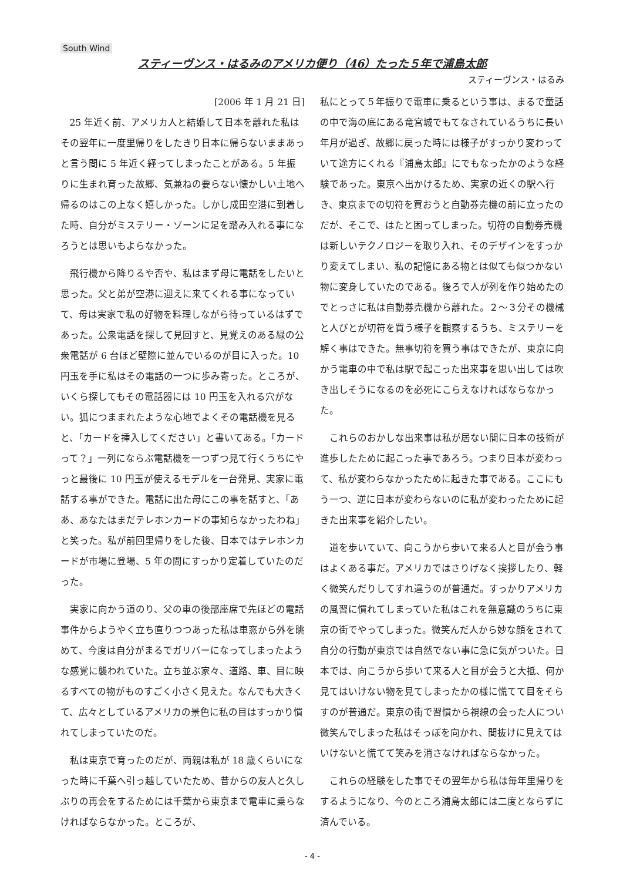South Wind
スティーヴンス・はるみのアメリカ便り（46）たった５年で浦島太郎
スティーヴンス・はるみ
[2006 年 1 月 21 日]
25 年近く前、アメリカ人と結婚して日本を離れた私はその翌年に一度里帰りをしたきり日本に帰らないままあっと言う間に 5 年近く経ってしまったことがある。5 年振りに生まれ育った故郷、気兼ねの要らない懐かしい土地へ帰るのはこの上なく嬉しかった。しかし成田空港に到着した時、自分がミステリー・ゾーンに足を踏み入れる事になろうとは思いもよらなかった。
飛行機から降りるや否や、私はまず母に電話をしたいと思った。父と弟が空港に迎えに来てくれる事になっていて、母は実家で私の好物を料理しながら待っているはずであった。公衆電話を探して見回すと、見覚えのある緑の公衆電話が 6 台ほど壁際に並んでいるのが目に入った。10 円玉を手に私はその電話の一つに歩み寄った。ところが、いくら探してもその電話器には 10 円玉を入れる穴がない。狐につままれたような心地でよくその電話機を見ると、「カードを挿入してください」と書いてある。「カードって？」一列にならぶ電話機を一つずつ見て行くうちにやっと最後に 10 円玉が使えるモデルを一台発見、実家に電話する事ができた。電話に出た母にこの事を話すと、「ああ、あなたはまだテレホンカードの事知らなかったわね」と笑った。私が前回里帰りをした後、日本ではテレホンカードが市場に登場、5 年の間にすっかり定着していたのだった。
実家に向かう道のり、父の車の後部座席で先ほどの電話事件からようやく立ち直りつつあった私は車窓から外を眺めて、今度は自分がまるでガリバーになってしまったような感覚に襲われていた。立ち並ぶ家々、道路、車、目に映るすべての物がものすごく小さく見えた。なんでも大きくて、広々としているアメリカの景色に私の目はすっかり慣れてしまっていたのだ。
私は東京で育ったのだが、両親は私が 18 歳くらいになった時に千葉へ引っ越していたため、昔からの友人と久しぶりの再会をするためには千葉から東京まで電車に乗らなければならなかった。ところが、
私にとって５年振りで電車に乗るという事は、まるで童話の中で海の底にある竜宮城でもてなされているうちに長い年月が過ぎ、故郷に戻った時には様子がすっかり変わっていて途方にくれる『浦島太郎』にでもなったかのような経験であった。東京へ出かけるため、実家の近くの駅へ行き、東京までの切符を買おうと自動券売機の前に立ったのだが、そこで、はたと困ってしまった。切符の自動券売機は新しいテクノロジーを取り入れ、そのデザインをすっかり変えてしまい、私の記憶にある物とは似ても似つかない物に変身していたのである。後ろで人が列を作り始めたのでとっさに私は自動券売機から離れた。２～３分その機械と人びとが切符を買う様子を観察するうち、ミステリーを解く事はできた。無事切符を買う事はできたが、東京に向かう電車の中で私は駅で起こった出来事を思い出しては吹き出しそうになるのを必死にこらえなければならなかった。
これらのおかしな出来事は私が居ない間に日本の技術が進歩したために起こった事であろう。つまり日本が変わって、私が変わらなかったために起きた事である。ここにもう一つ、逆に日本が変わらないのに私が変わったために起きた出来事を紹介したい。
道を歩いていて、向こうから歩いて来る人と目が会う事はよくある事だ。アメリカではさりげなく挨拶したり、軽く微笑んだりしてすれ違うのが普通だ。すっかりアメリカの風習に慣れてしまっていた私はこれを無意識のうちに東京の街でやってしまった。微笑んだ人から妙な顔をされて自分の行動が東京では自然でない事に急に気がついた。日本では、向こうから歩いて来る人と目が会うと大抵、何か見てはいけない物を見てしまったかの様に慌てて目をそらすのが普通だ。東京の街で習慣から視線の会った人につい微笑んでしまった私はそっぽを向かれ、間抜けに見えてはいけないと慌てて笑みを消さなければならなかった。
これらの経験をした事でその翌年から私は毎年里帰りをするようになり、今のところ浦島太郎には二度とならずに済んでいる。
- 4 -